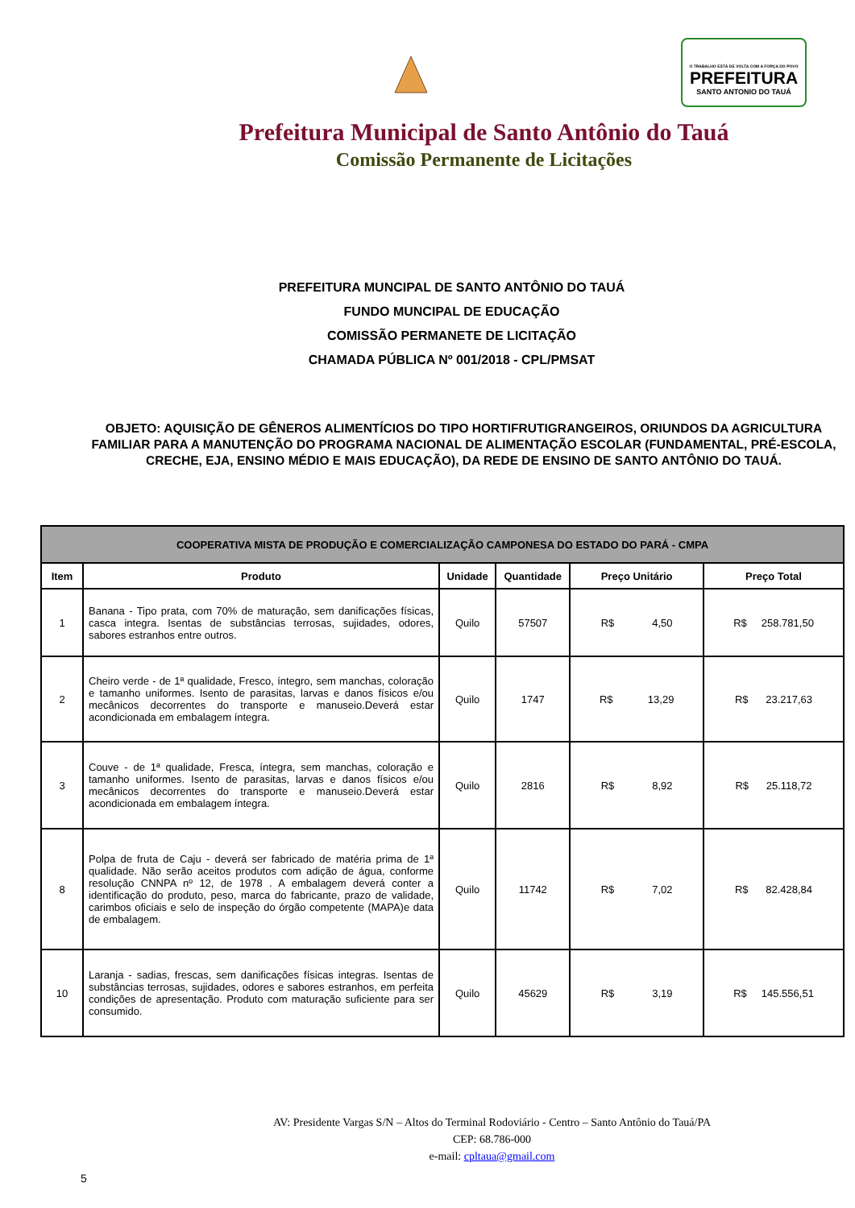O TRABALHO ESTÁ DE VOLTA COM A FORÇA DO POVO
PREFEITURA
SANTO ANTONIO DO TAUÁ
Prefeitura Municipal de Santo Antônio do Tauá
Comissão Permanente de Licitações
PREFEITURA MUNCIPAL DE SANTO ANTÔNIO DO TAUÁ
FUNDO MUNCIPAL DE EDUCAÇÃO
COMISSÃO PERMANETE DE LICITAÇÃO
CHAMADA PÚBLICA Nº 001/2018 - CPL/PMSAT
OBJETO: AQUISIÇÃO DE GÊNEROS ALIMENTÍCIOS DO TIPO HORTIFRUTIGRANGEIROS, ORIUNDOS DA AGRICULTURA FAMILIAR PARA A MANUTENÇÃO DO PROGRAMA NACIONAL DE ALIMENTAÇÃO ESCOLAR (FUNDAMENTAL, PRÉ-ESCOLA, CRECHE, EJA, ENSINO MÉDIO E MAIS EDUCAÇÃO), DA REDE DE ENSINO DE SANTO ANTÔNIO DO TAUÁ.
| COOPERATIVA MISTA DE PRODUÇÃO E COMERCIALIZAÇÃO CAMPONESA DO ESTADO DO PARÁ - CMPA | | | | | |
| --- | --- | --- | --- | --- | --- |
| Item | Produto | Unidade | Quantidade | Preço Unitário | Preço Total |
| 1 | Banana - Tipo prata, com 70% de maturação, sem danificações físicas, casca integra. Isentas de substâncias terrosas, sujidades, odores, sabores estranhos entre outros. | Quilo | 57507 | R$ 4,50 | R$ 258.781,50 |
| 2 | Cheiro verde - de 1ª qualidade, Fresco, íntegro, sem manchas, coloração e tamanho uniformes. Isento de parasitas, larvas e danos físicos e/ou mecânicos decorrentes do transporte e manuseio.Deverá estar acondicionada em embalagem íntegra. | Quilo | 1747 | R$ 13,29 | R$ 23.217,63 |
| 3 | Couve - de 1ª qualidade, Fresca, íntegra, sem manchas, coloração e tamanho uniformes. Isento de parasitas, larvas e danos físicos e/ou mecânicos decorrentes do transporte e manuseio.Deverá estar acondicionada em embalagem íntegra. | Quilo | 2816 | R$ 8,92 | R$ 25.118,72 |
| 8 | Polpa de fruta de Caju - deverá ser fabricado de matéria prima de 1ª qualidade. Não serão aceitos produtos com adição de água, conforme resolução CNNPA nº 12, de 1978 . A embalagem deverá conter a identificação do produto, peso, marca do fabricante, prazo de validade, carimbos oficiais e selo de inspeção do órgão competente (MAPA)e data de embalagem. | Quilo | 11742 | R$ 7,02 | R$ 82.428,84 |
| 10 | Laranja - sadias, frescas, sem danificações físicas integras. Isentas de substâncias terrosas, sujidades, odores e sabores estranhos, em perfeita condições de apresentação. Produto com maturação suficiente para ser consumido. | Quilo | 45629 | R$ 3,19 | R$ 145.556,51 |
AV: Presidente Vargas S/N – Altos do Terminal Rodoviário - Centro – Santo Antônio do Tauá/PA
CEP: 68.786-000
e-mail: cpltaua@gmail.com
5